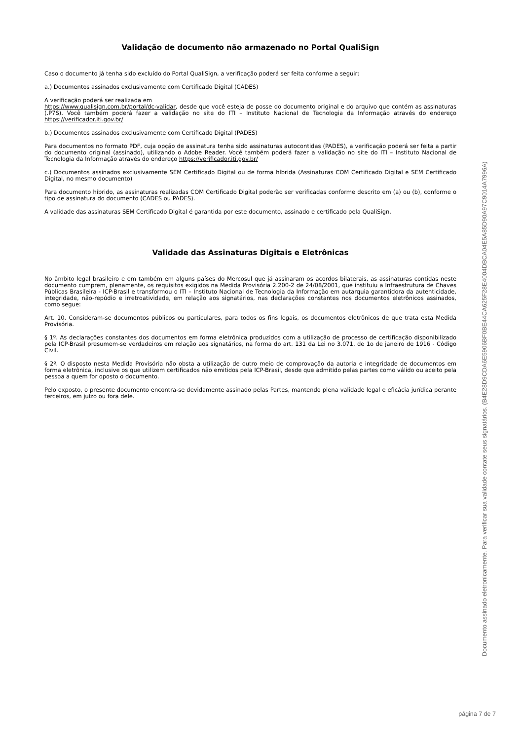Validação de documento não armazenado no Portal QualiSign
Caso o documento já tenha sido excluído do Portal QualiSign, a verificação poderá ser feita conforme a seguir;
a.) Documentos assinados exclusivamente com Certificado Digital (CADES)
A verificação poderá ser realizada em
https://www.qualisign.com.br/portal/dc-validar, desde que você esteja de posse do documento original e do arquivo que contém as assinaturas (.P7S). Você também poderá fazer a validação no site do ITI – Instituto Nacional de Tecnologia da Informação através do endereço https://verificador.iti.gov.br/
b.) Documentos assinados exclusivamente com Certificado Digital (PADES)
Para documentos no formato PDF, cuja opção de assinatura tenha sido assinaturas autocontidas (PADES), a verificação poderá ser feita a partir do documento original (assinado), utilizando o Adobe Reader. Você também poderá fazer a validação no site do ITI – Instituto Nacional de Tecnologia da Informação através do endereço https://verificador.iti.gov.br/
c.) Documentos assinados exclusivamente SEM Certificado Digital ou de forma híbrida (Assinaturas COM Certificado Digital e SEM Certificado Digital, no mesmo documento)
Para documento híbrido, as assinaturas realizadas COM Certificado Digital poderão ser verificadas conforme descrito em (a) ou (b), conforme o tipo de assinatura do documento (CADES ou PADES).
A validade das assinaturas SEM Certificado Digital é garantida por este documento, assinado e certificado pela QualiSign.
Validade das Assinaturas Digitais e Eletrônicas
No âmbito legal brasileiro e em também em alguns países do Mercosul que já assinaram os acordos bilaterais, as assinaturas contidas neste documento cumprem, plenamente, os requisitos exigidos na Medida Provisória 2.200-2 de 24/08/2001, que instituiu a Infraestrutura de Chaves Públicas Brasileira - ICP-Brasil e transformou o ITI – Instituto Nacional de Tecnologia da Informação em autarquia garantidora da autenticidade, integridade, não-repúdio e irretroatividade, em relação aos signatários, nas declarações constantes nos documentos eletrônicos assinados, como segue:
Art. 10. Consideram-se documentos públicos ou particulares, para todos os fins legais, os documentos eletrônicos de que trata esta Medida Provisória.
§ 1º. As declarações constantes dos documentos em forma eletrônica produzidos com a utilização de processo de certificação disponibilizado pela ICP-Brasil presumem-se verdadeiros em relação aos signatários, na forma do art. 131 da Lei no 3.071, de 1o de janeiro de 1916 - Código Civil.
§ 2º. O disposto nesta Medida Provisória não obsta a utilização de outro meio de comprovação da autoria e integridade de documentos em forma eletrônica, inclusive os que utilizem certificados não emitidos pela ICP-Brasil, desde que admitido pelas partes como válido ou aceito pela pessoa a quem for oposto o documento.
Pelo exposto, o presente documento encontra-se devidamente assinado pelas Partes, mantendo plena validade legal e eficácia jurídica perante terceiros, em juízo ou fora dele.
Documento assinado eletronicamente. Para verificar sua validade contate seus signatários. (B4E28D9CDA6E5906BF0BE44CA625F28E4004DBCA04E5A85D90A97C9014A7996A)
página 7 de 7